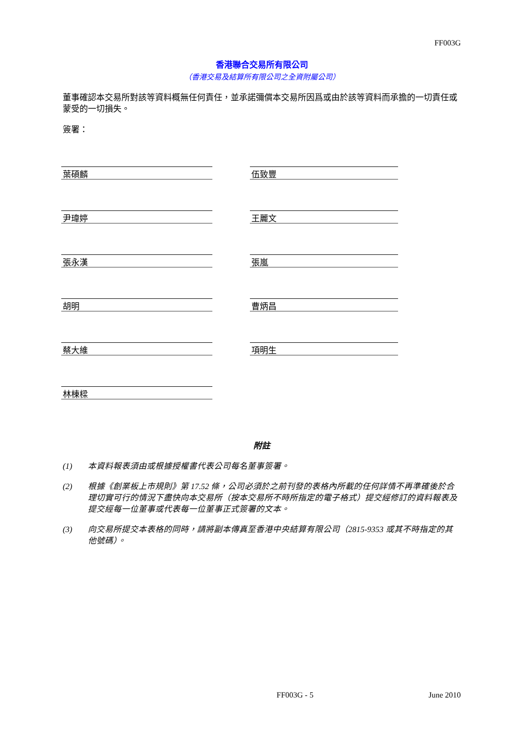FF003G
香港聯合交易所有限公司
（香港交易及結算所有限公司之全資附屬公司）
董事確認本交易所對該等資料概無任何責任，並承諾彌償本交易所因爲或由於該等資料而承擔的一切責任或蒙受的一切損失。
簽署：
葉碩麟
伍致豐
尹瑋婷
王麗文
張永漢
張嵐
胡明
曹炳昌
蔡大維
項明生
林棟樑
附註
(1) 本資料報表須由或根據授權書代表公司每名董事簽署。
(2) 根據《創業板上市規則》第 17.52 條，公司必須於之前刊發的表格內所載的任何詳情不再準確後於合理切實可行的情況下盡快向本交易所（按本交易所不時所指定的電子格式）提交經修訂的資料報表及提交經每一位董事或代表每一位董事正式簽署的文本。
(3) 向交易所提交本表格的同時，請將副本傳真至香港中央結算有限公司（2815-9353 或其不時指定的其他號碼）。
FF003G - 5 June 2010